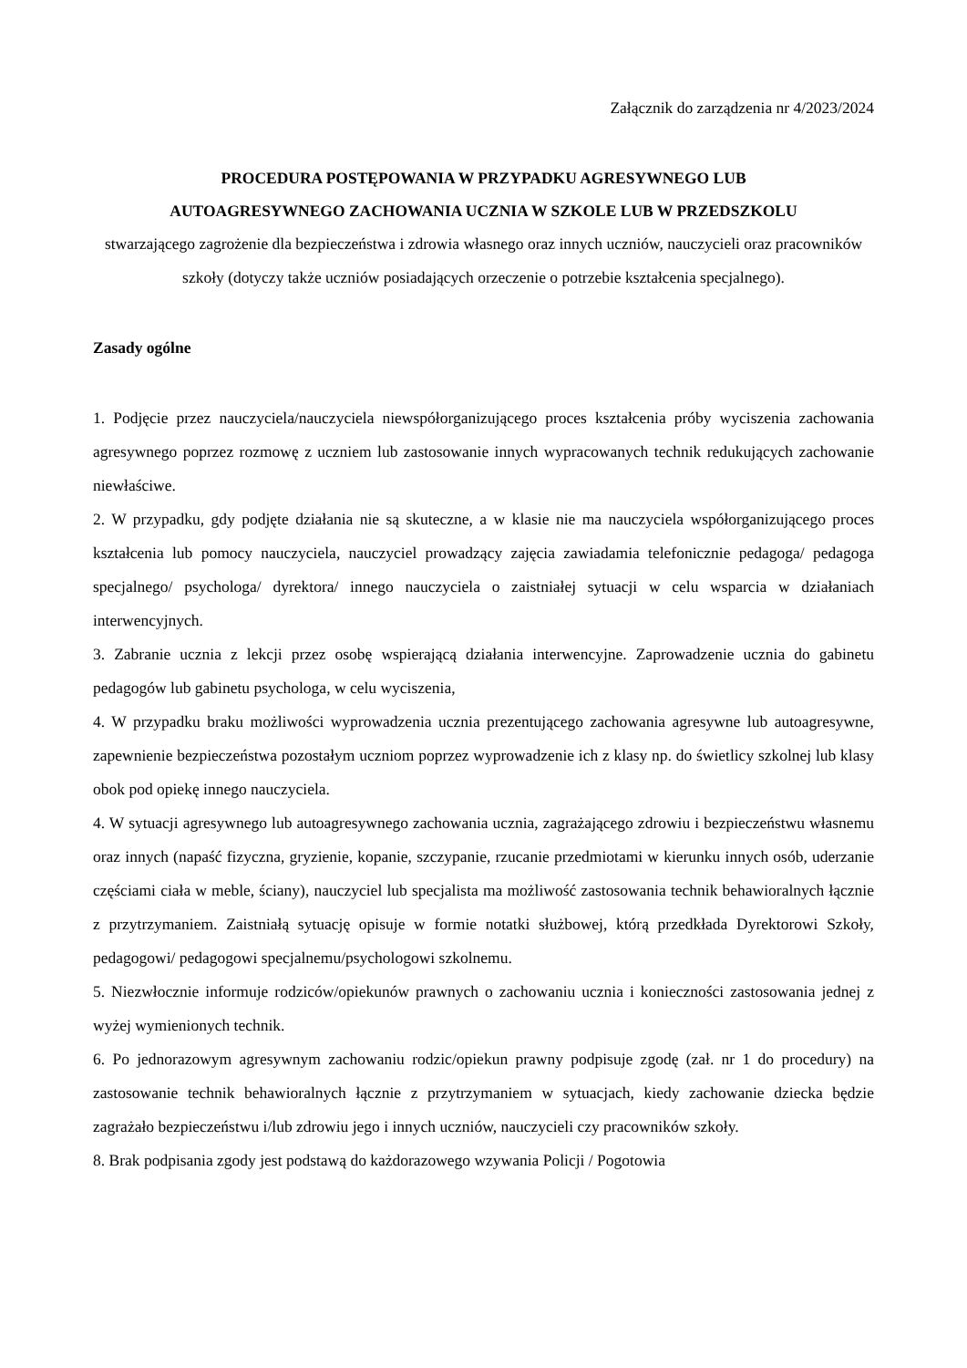Załącznik do zarządzenia nr 4/2023/2024
PROCEDURA POSTĘPOWANIA W PRZYPADKU AGRESYWNEGO LUB
AUTOAGRESYWNEGO ZACHOWANIA UCZNIA W SZKOLE LUB W PRZEDSZKOLU
stwarzającego zagrożenie dla bezpieczeństwa i zdrowia własnego oraz innych uczniów, nauczycieli oraz pracowników szkoły (dotyczy także uczniów posiadających orzeczenie o potrzebie kształcenia specjalnego).
Zasady ogólne
1. Podjęcie przez nauczyciela/nauczyciela niewspółorganizującego proces kształcenia próby wyciszenia zachowania agresywnego poprzez rozmowę z uczniem lub zastosowanie innych wypracowanych technik redukujących zachowanie niewłaściwe.
2. W przypadku, gdy podjęte działania nie są skuteczne, a w klasie nie ma nauczyciela współorganizującego proces kształcenia lub pomocy nauczyciela, nauczyciel prowadzący zajęcia zawiadamia telefonicznie pedagoga/ pedagoga specjalnego/ psychologa/ dyrektora/ innego nauczyciela o zaistniałej sytuacji w celu wsparcia w działaniach interwencyjnych.
3. Zabranie ucznia z lekcji przez osobę wspierającą działania interwencyjne. Zaprowadzenie ucznia do gabinetu pedagogów lub gabinetu psychologa, w celu wyciszenia,
4. W przypadku braku możliwości wyprowadzenia ucznia prezentującego zachowania agresywne lub autoagresywne, zapewnienie bezpieczeństwa pozostałym uczniom poprzez wyprowadzenie ich z klasy np. do świetlicy szkolnej lub klasy obok pod opiekę innego nauczyciela.
4. W sytuacji agresywnego lub autoagresywnego zachowania ucznia, zagrażającego zdrowiu i bezpieczeństwu własnemu oraz innych (napaść fizyczna, gryzienie, kopanie, szczypanie, rzucanie przedmiotami w kierunku innych osób, uderzanie częściami ciała w meble, ściany), nauczyciel lub specjalista ma możliwość zastosowania technik behawioralnych łącznie z przytrzymaniem. Zaistniałą sytuację opisuje w formie notatki służbowej, którą przedkłada Dyrektorowi Szkoły, pedagogowi/ pedagogowi specjalnemu/psychologowi szkolnemu.
5. Niezwłocznie informuje rodziców/opiekunów prawnych o zachowaniu ucznia i konieczności zastosowania jednej z wyżej wymienionych technik.
6. Po jednorazowym agresywnym zachowaniu rodzic/opiekun prawny podpisuje zgodę (zał. nr 1 do procedury) na zastosowanie technik behawioralnych łącznie z przytrzymaniem w sytuacjach, kiedy zachowanie dziecka będzie zagrażało bezpieczeństwu i/lub zdrowiu jego i innych uczniów, nauczycieli czy pracowników szkoły.
8. Brak podpisania zgody jest podstawą do każdorazowego wzywania Policji / Pogotowia